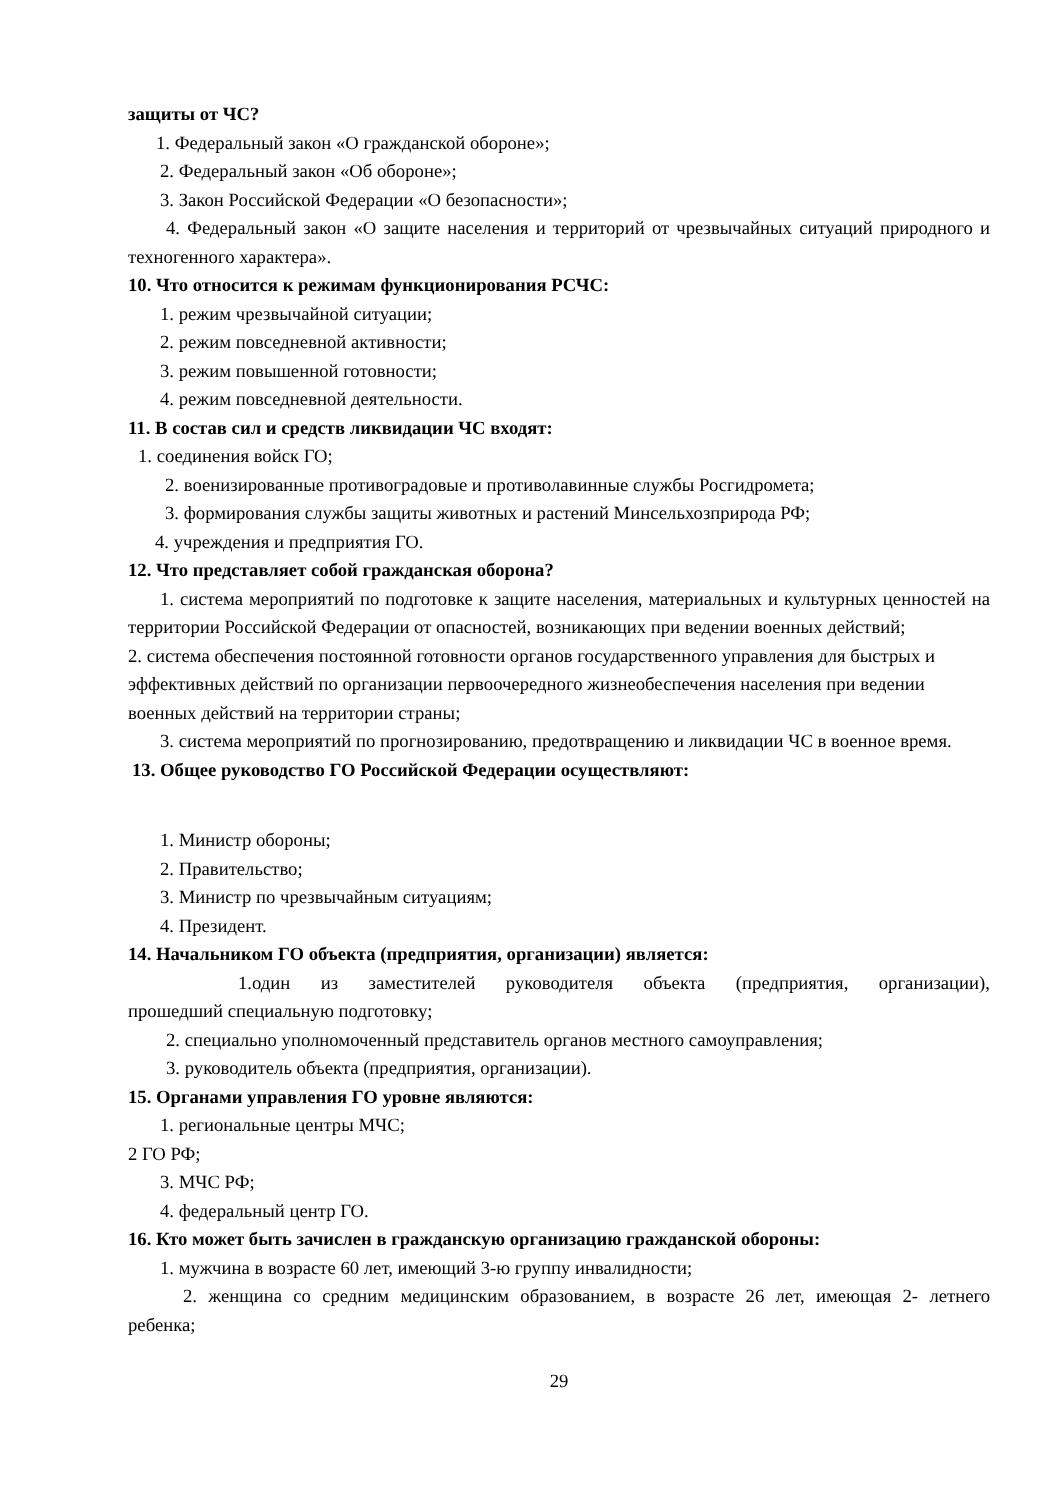защиты от ЧС?
1. Федеральный закон «О гражданской обороне»;
2. Федеральный закон «Об обороне»;
3. Закон Российской Федерации «О безопасности»;
4. Федеральный закон «О защите населения и территорий от чрезвычайных ситуаций природного и техногенного характера».
10. Что относится к режимам функционирования РСЧС:
1. режим чрезвычайной ситуации;
2. режим повседневной активности;
3. режим повышенной готовности;
4. режим повседневной деятельности.
11. В состав сил и средств ликвидации ЧС входят:
1. соединения войск ГО;
2. военизированные противоградовые и противолавинные службы Росгидромета;
3. формирования службы защиты животных и растений Минсельхозприрода РФ;
4. учреждения и предприятия ГО.
12. Что представляет собой гражданская оборона?
1. система мероприятий по подготовке к защите населения, материальных и культурных ценностей на территории Российской Федерации от опасностей, возникающих при ведении военных действий;
2. система обеспечения постоянной готовности органов государственного управления для быстрых и эффективных действий по организации первоочередного жизнеобеспечения населения при ведении военных действий на территории страны;
3. система мероприятий по прогнозированию, предотвращению и ликвидации ЧС в военное время.
13. Общее руководство ГО Российской Федерации осуществляют:
1. Министр обороны;
2. Правительство;
3. Министр по чрезвычайным ситуациям;
4. Президент.
14. Начальником ГО объекта (предприятия, организации) является:
1.один из заместителей руководителя объекта (предприятия, организации), прошедший специальную подготовку;
2. специально уполномоченный представитель органов местного самоуправления;
3. руководитель объекта (предприятия, организации).
15. Органами управления ГО уровне являются:
1. региональные центры МЧС;
2 ГО РФ;
3. МЧС РФ;
4. федеральный центр ГО.
16. Кто может быть зачислен в гражданскую организацию гражданской обороны:
1. мужчина в возрасте 60 лет, имеющий 3-ю группу инвалидности;
2. женщина со средним медицинским образованием, в возрасте 26 лет, имеющая 2- летнего ребенка;
29